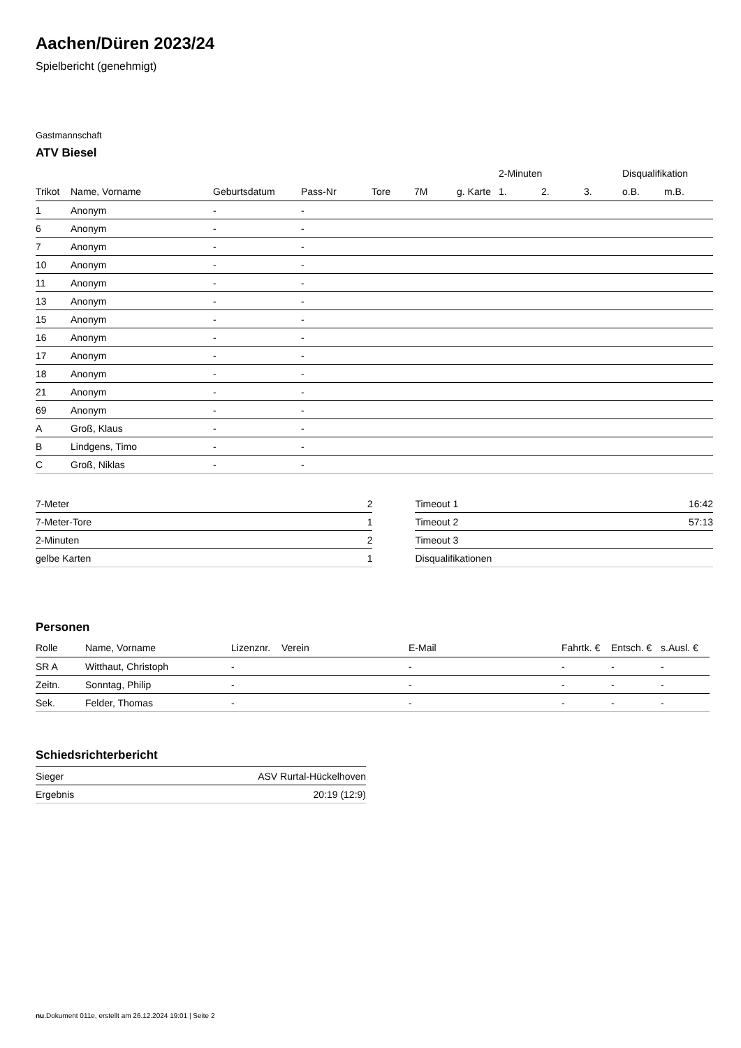Aachen/Düren 2023/24
Spielbericht (genehmigt)
Gastmannschaft
ATV Biesel
| | | | | | | | 2-Minuten | | | Disqualifikation | |
| --- | --- | --- | --- | --- | --- | --- | --- | --- | --- | --- | --- |
| Trikot | Name, Vorname | Geburtsdatum | Pass-Nr | Tore | 7M | g. Karte | 1. | 2. | 3. | o.B. | m.B. |
| 1 | Anonym | - | - | | | | | | | | |
| 6 | Anonym | - | - | | | | | | | | |
| 7 | Anonym | - | - | | | | | | | | |
| 10 | Anonym | - | - | | | | | | | | |
| 11 | Anonym | - | - | | | | | | | | |
| 13 | Anonym | - | - | | | | | | | | |
| 15 | Anonym | - | - | | | | | | | | |
| 16 | Anonym | - | - | | | | | | | | |
| 17 | Anonym | - | - | | | | | | | | |
| 18 | Anonym | - | - | | | | | | | | |
| 21 | Anonym | - | - | | | | | | | | |
| 69 | Anonym | - | - | | | | | | | | |
| A | Groß, Klaus | - | - | | | | | | | | |
| B | Lindgens, Timo | - | - | | | | | | | | |
| C | Groß, Niklas | - | - | | | | | | | | |
| 7-Meter | 2 |
| 7-Meter-Tore | 1 |
| 2-Minuten | 2 |
| gelbe Karten | 1 |
| Timeout 1 | 16:42 |
| Timeout 2 | 57:13 |
| Timeout 3 | |
| Disqualifikationen | |
Personen
| Rolle | Name, Vorname | Lizenznr. | Verein | E-Mail | Fahrtk. € | Entsch. € | s.Ausl. € |
| --- | --- | --- | --- | --- | --- | --- | --- |
| SR A | Witthaut, Christoph | - | | - | - | - | - |
| Zeitn. | Sonntag, Philip | - | | - | - | - | - |
| Sek. | Felder, Thomas | - | | - | - | - | - |
Schiedsrichterbericht
| Sieger | ASV Rurtal-Hückelhoven |
| Ergebnis | 20:19 (12:9) |
nu.Dokument 011e, erstellt am 26.12.2024 19:01 | Seite 2